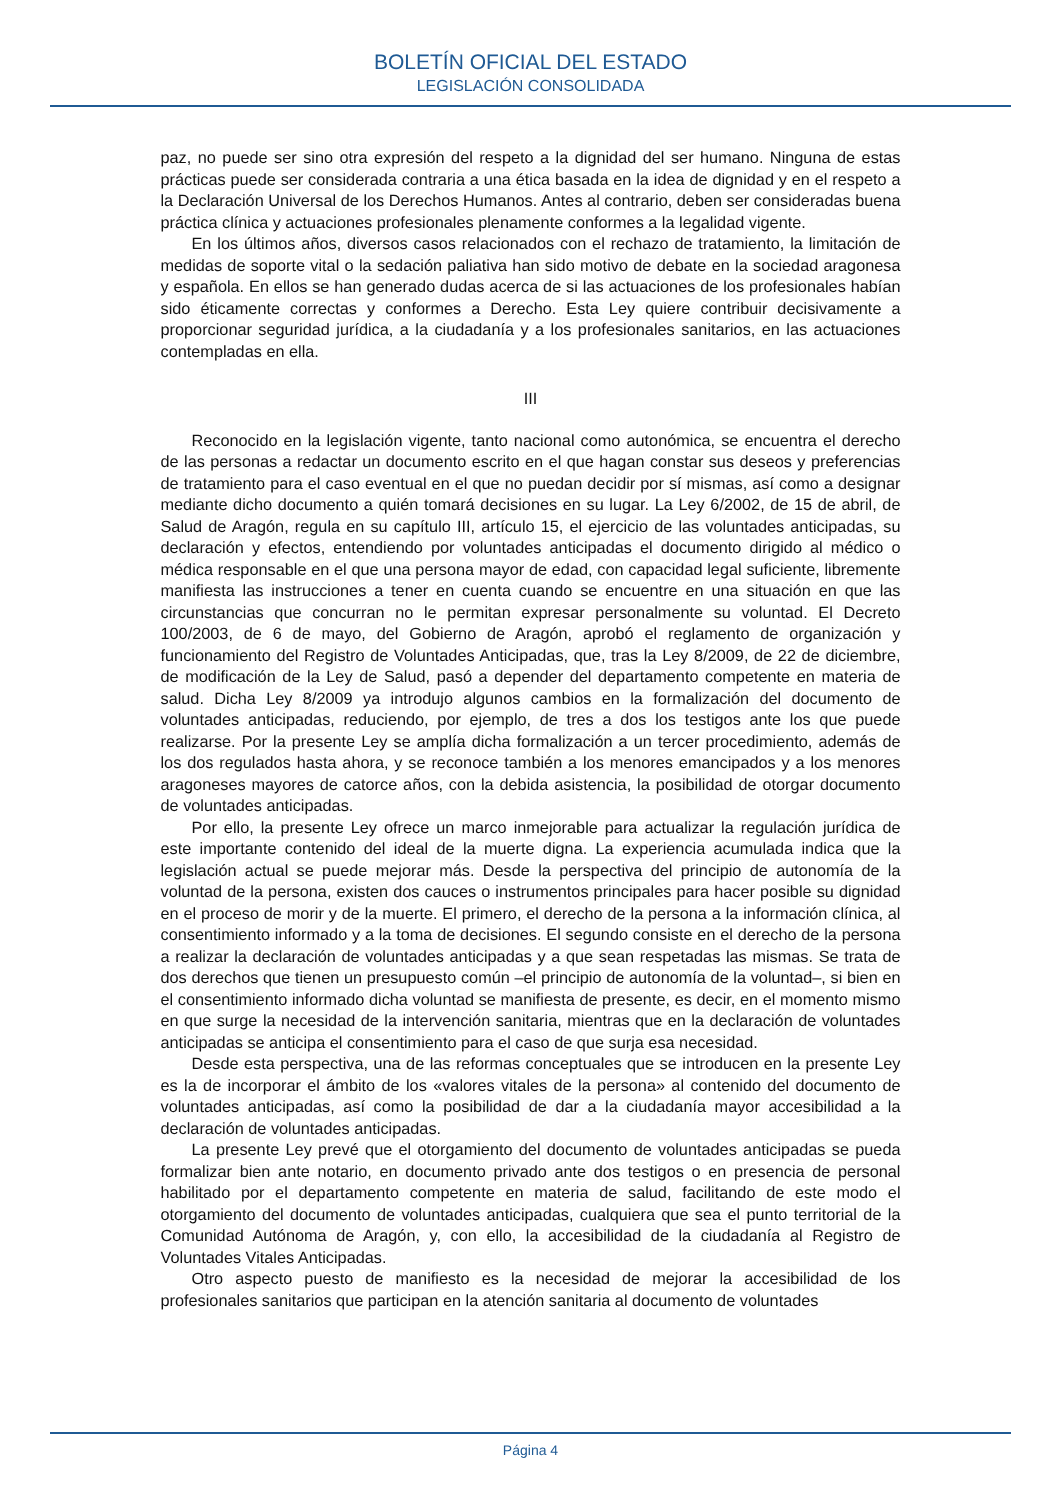BOLETÍN OFICIAL DEL ESTADO
LEGISLACIÓN CONSOLIDADA
paz, no puede ser sino otra expresión del respeto a la dignidad del ser humano. Ninguna de estas prácticas puede ser considerada contraria a una ética basada en la idea de dignidad y en el respeto a la Declaración Universal de los Derechos Humanos. Antes al contrario, deben ser consideradas buena práctica clínica y actuaciones profesionales plenamente conformes a la legalidad vigente.
En los últimos años, diversos casos relacionados con el rechazo de tratamiento, la limitación de medidas de soporte vital o la sedación paliativa han sido motivo de debate en la sociedad aragonesa y española. En ellos se han generado dudas acerca de si las actuaciones de los profesionales habían sido éticamente correctas y conformes a Derecho. Esta Ley quiere contribuir decisivamente a proporcionar seguridad jurídica, a la ciudadanía y a los profesionales sanitarios, en las actuaciones contempladas en ella.
III
Reconocido en la legislación vigente, tanto nacional como autonómica, se encuentra el derecho de las personas a redactar un documento escrito en el que hagan constar sus deseos y preferencias de tratamiento para el caso eventual en el que no puedan decidir por sí mismas, así como a designar mediante dicho documento a quién tomará decisiones en su lugar. La Ley 6/2002, de 15 de abril, de Salud de Aragón, regula en su capítulo III, artículo 15, el ejercicio de las voluntades anticipadas, su declaración y efectos, entendiendo por voluntades anticipadas el documento dirigido al médico o médica responsable en el que una persona mayor de edad, con capacidad legal suficiente, libremente manifiesta las instrucciones a tener en cuenta cuando se encuentre en una situación en que las circunstancias que concurran no le permitan expresar personalmente su voluntad. El Decreto 100/2003, de 6 de mayo, del Gobierno de Aragón, aprobó el reglamento de organización y funcionamiento del Registro de Voluntades Anticipadas, que, tras la Ley 8/2009, de 22 de diciembre, de modificación de la Ley de Salud, pasó a depender del departamento competente en materia de salud. Dicha Ley 8/2009 ya introdujo algunos cambios en la formalización del documento de voluntades anticipadas, reduciendo, por ejemplo, de tres a dos los testigos ante los que puede realizarse. Por la presente Ley se amplía dicha formalización a un tercer procedimiento, además de los dos regulados hasta ahora, y se reconoce también a los menores emancipados y a los menores aragoneses mayores de catorce años, con la debida asistencia, la posibilidad de otorgar documento de voluntades anticipadas.
Por ello, la presente Ley ofrece un marco inmejorable para actualizar la regulación jurídica de este importante contenido del ideal de la muerte digna. La experiencia acumulada indica que la legislación actual se puede mejorar más. Desde la perspectiva del principio de autonomía de la voluntad de la persona, existen dos cauces o instrumentos principales para hacer posible su dignidad en el proceso de morir y de la muerte. El primero, el derecho de la persona a la información clínica, al consentimiento informado y a la toma de decisiones. El segundo consiste en el derecho de la persona a realizar la declaración de voluntades anticipadas y a que sean respetadas las mismas. Se trata de dos derechos que tienen un presupuesto común –el principio de autonomía de la voluntad–, si bien en el consentimiento informado dicha voluntad se manifiesta de presente, es decir, en el momento mismo en que surge la necesidad de la intervención sanitaria, mientras que en la declaración de voluntades anticipadas se anticipa el consentimiento para el caso de que surja esa necesidad.
Desde esta perspectiva, una de las reformas conceptuales que se introducen en la presente Ley es la de incorporar el ámbito de los «valores vitales de la persona» al contenido del documento de voluntades anticipadas, así como la posibilidad de dar a la ciudadanía mayor accesibilidad a la declaración de voluntades anticipadas.
La presente Ley prevé que el otorgamiento del documento de voluntades anticipadas se pueda formalizar bien ante notario, en documento privado ante dos testigos o en presencia de personal habilitado por el departamento competente en materia de salud, facilitando de este modo el otorgamiento del documento de voluntades anticipadas, cualquiera que sea el punto territorial de la Comunidad Autónoma de Aragón, y, con ello, la accesibilidad de la ciudadanía al Registro de Voluntades Vitales Anticipadas.
Otro aspecto puesto de manifiesto es la necesidad de mejorar la accesibilidad de los profesionales sanitarios que participan en la atención sanitaria al documento de voluntades
Página 4